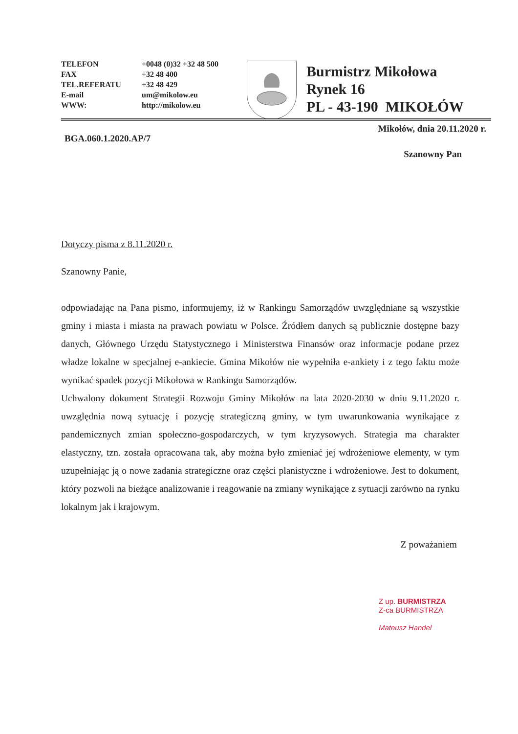TELEFON
FAX
TEL.REFERATU
E-mail
WWW:
+0048 (0)32 +32 48 500
+32 48 400
+32 48 429
um@mikolow.eu
http://mikolow.eu
Burmistrz Mikołowa
Rynek 16
PL - 43-190 MIKOŁÓW
Mikołów, dnia 20.11.2020 r.
BGA.060.1.2020.AP/7
Szanowny Pan
Dotyczy pisma z 8.11.2020 r.
Szanowny Panie,
odpowiadając na Pana pismo, informujemy, iż w Rankingu Samorządów uwzględniane są wszystkie gminy i miasta i miasta na prawach powiatu w Polsce. Źródłem danych są publicznie dostępne bazy danych, Głównego Urzędu Statystycznego i Ministerstwa Finansów oraz informacje podane przez władze lokalne w specjalnej e-ankiecie. Gmina Mikołów nie wypełniła e-ankiety i z tego faktu może wynikać spadek pozycji Mikołowa w Rankingu Samorządów.
Uchwalony dokument Strategii Rozwoju Gminy Mikołów na lata 2020-2030 w dniu 9.11.2020 r. uwzględnia nową sytuację i pozycję strategiczną gminy, w tym uwarunkowania wynikające z pandemicznych zmian społeczno-gospodarczych, w tym kryzysowych. Strategia ma charakter elastyczny, tzn. została opracowana tak, aby można było zmieniać jej wdrożeniowe elementy, w tym uzupełniając ją o nowe zadania strategiczne oraz części planistyczne i wdrożeniowe. Jest to dokument, który pozwoli na bieżące analizowanie i reagowanie na zmiany wynikające z sytuacji zarówno na rynku lokalnym jak i krajowym.
Z poważaniem
Z up. BURMISTRZA
Z-ca BURMISTRZA
Mateusz Handel